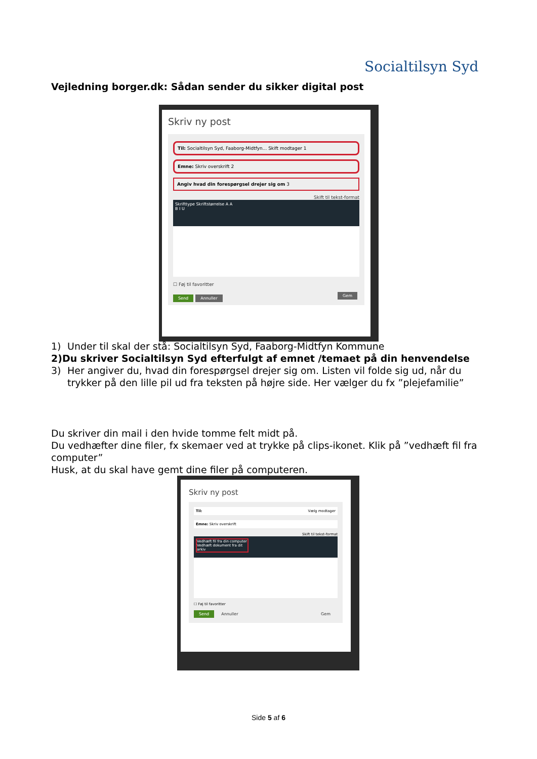Socialtilsyn Syd
Vejledning borger.dk: Sådan sender du sikker digital post
Skriv ny post
Til: Socialtilsyn Syd, Faaborg-Midtfyn... Skift modtager 1
Emne: Skriv overskrift 2
Angiv hvad din forespørgsel drejer sig om 3
Skift til tekst-format
Skrifttype Skriftstørrelse A A
B I U
☐ Føj til favoritter
Send Annuller Gem
1) Under til skal der stå: Socialtilsyn Syd, Faaborg-Midtfyn Kommune
2) Du skriver Socialtilsyn Syd efterfulgt af emnet /temaet på din henvendelse
3) Her angiver du, hvad din forespørgsel drejer sig om. Listen vil folde sig ud, når du trykker på den lille pil ud fra teksten på højre side. Her vælger du fx ”plejefamilie”
Du skriver din mail i den hvide tomme felt midt på.
Du vedhæfter dine filer, fx skemaer ved at trykke på clips-ikonet. Klik på ”vedhæft fil fra computer”
Husk, at du skal have gemt dine filer på computeren.
Skriv ny post
Til: Vælg modtager
Emne: Skriv overskrift
Skift til tekst-format
Vedhæft fil fra din computer
Vedhæft dokument fra dit arkiv
☐ Føj til favoritter
Send Annuller Gem
Side 5 af 6